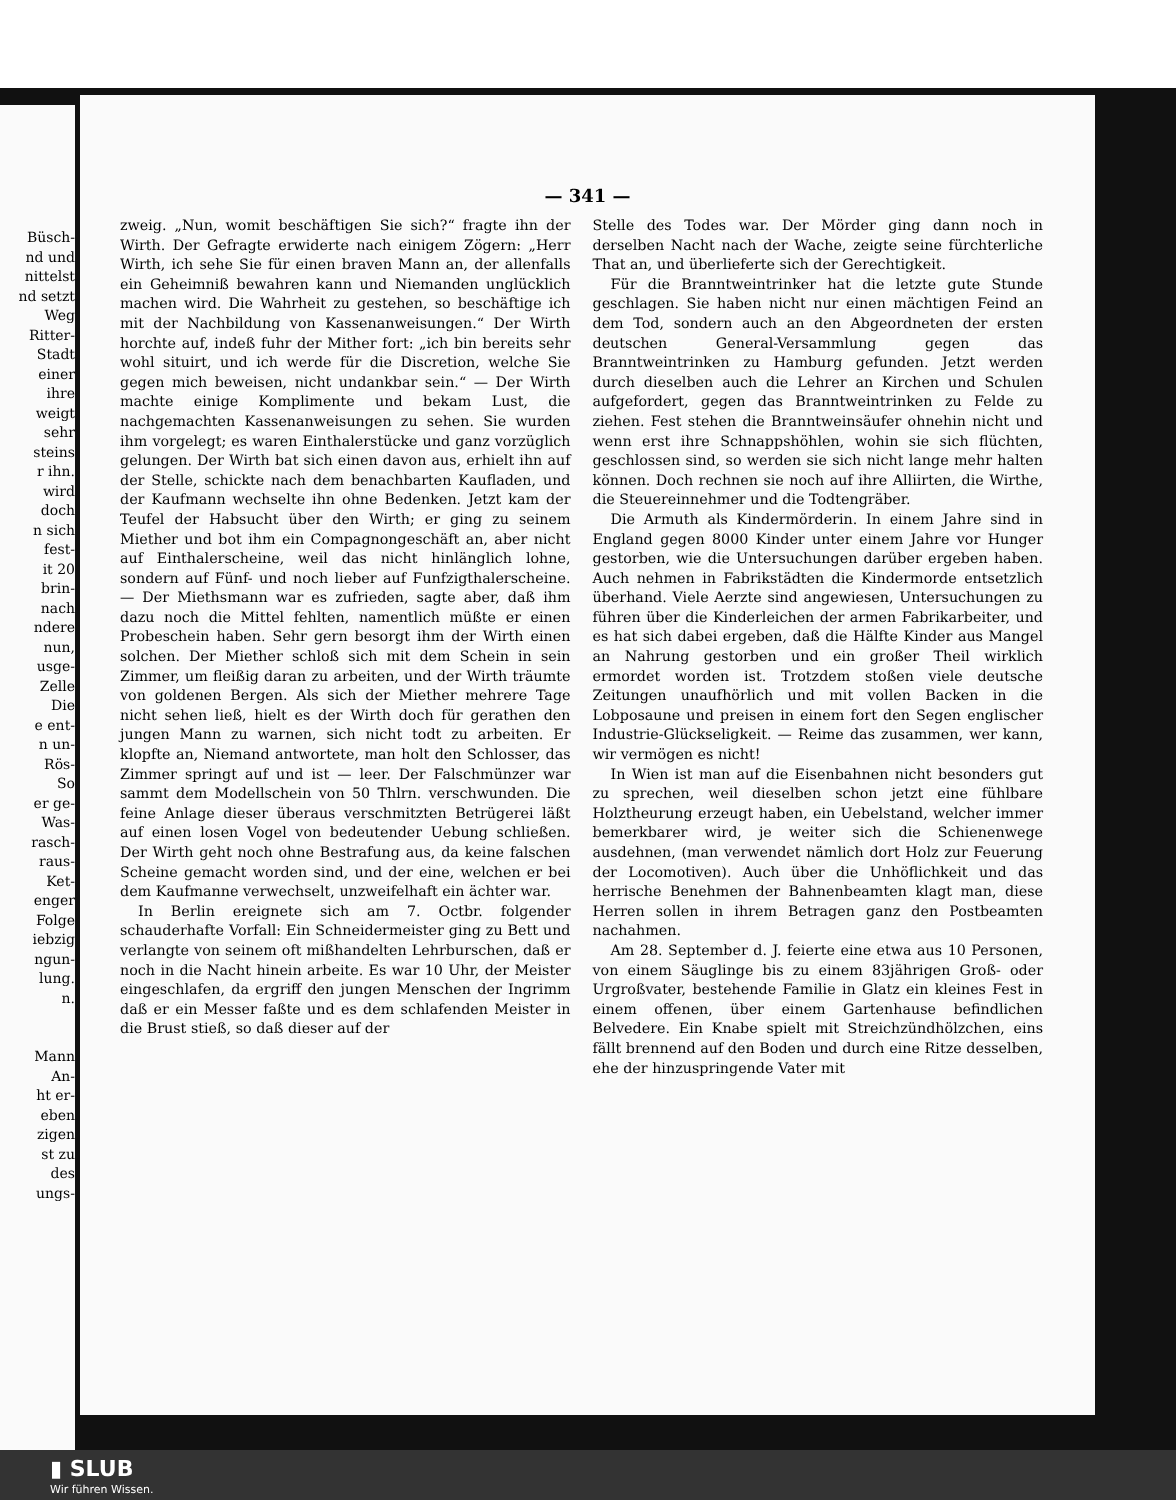Büsch-
nd und
nittelst
nd setzt
Weg
Ritter-
Stadt
einer
ihre
weigt
sehr
steins
r ihn.
wird
doch
n sich
fest-
it 20
brin-
nach
ndere
nun,
usge-
Zelle
Die
e ent-
n un-
Rös-
So
er ge-
Was-
rasch-
raus-
Ket-
enger
Folge
iebzig
ngun-
lung.
n.
Mann
An-
ht er-
eben
zigen
st zu
des
ungs-
— 341 —
zweig. „Nun, womit beschäftigen Sie sich?“ fragte ihn der Wirth. Der Gefragte erwiderte nach einigem Zögern: „Herr Wirth, ich sehe Sie für einen braven Mann an, der allenfalls ein Geheimniß bewahren kann und Niemanden unglücklich machen wird. Die Wahrheit zu gestehen, so beschäftige ich mit der Nachbildung von Kassenanweisungen.“ Der Wirth horchte auf, indeß fuhr der Mither fort: „ich bin bereits sehr wohl situirt, und ich werde für die Discretion, welche Sie gegen mich beweisen, nicht undankbar sein.“ — Der Wirth machte einige Komplimente und bekam Lust, die nachgemachten Kassenanweisungen zu sehen. Sie wurden ihm vorgelegt; es waren Einthalerstücke und ganz vorzüglich gelungen. Der Wirth bat sich einen davon aus, erhielt ihn auf der Stelle, schickte nach dem benachbarten Kaufladen, und der Kaufmann wechselte ihn ohne Bedenken. Jetzt kam der Teufel der Habsucht über den Wirth; er ging zu seinem Miether und bot ihm ein Compagnongeschäft an, aber nicht auf Einthalerscheine, weil das nicht hinlänglich lohne, sondern auf Fünf- und noch lieber auf Funfzigthalerscheine. — Der Miethsmann war es zufrieden, sagte aber, daß ihm dazu noch die Mittel fehlten, namentlich müßte er einen Probeschein haben. Sehr gern besorgt ihm der Wirth einen solchen. Der Miether schloß sich mit dem Schein in sein Zimmer, um fleißig daran zu arbeiten, und der Wirth träumte von goldenen Bergen. Als sich der Miether mehrere Tage nicht sehen ließ, hielt es der Wirth doch für gerathen den jungen Mann zu warnen, sich nicht todt zu arbeiten. Er klopfte an, Niemand antwortete, man holt den Schlosser, das Zimmer springt auf und ist — leer. Der Falschmünzer war sammt dem Modellschein von 50 Thlrn. verschwunden. Die feine Anlage dieser überaus verschmitzten Betrügerei läßt auf einen losen Vogel von bedeutender Uebung schließen. Der Wirth geht noch ohne Bestrafung aus, da keine falschen Scheine gemacht worden sind, und der eine, welchen er bei dem Kaufmanne verwechselt, unzweifelhaft ein ächter war.
In Berlin ereignete sich am 7. Octbr. folgender schauderhafte Vorfall: Ein Schneidermeister ging zu Bett und verlangte von seinem oft mißhandelten Lehrburschen, daß er noch in die Nacht hinein arbeite. Es war 10 Uhr, der Meister eingeschlafen, da ergriff den jungen Menschen der Ingrimm daß er ein Messer faßte und es dem schlafenden Meister in die Brust stieß, so daß dieser auf der
Stelle des Todes war. Der Mörder ging dann noch in derselben Nacht nach der Wache, zeigte seine fürchterliche That an, und überlieferte sich der Gerechtigkeit.
Für die Branntweintrinker hat die letzte gute Stunde geschlagen. Sie haben nicht nur einen mächtigen Feind an dem Tod, sondern auch an den Abgeordneten der ersten deutschen General-Versammlung gegen das Branntweintrinken zu Hamburg gefunden. Jetzt werden durch dieselben auch die Lehrer an Kirchen und Schulen aufgefordert, gegen das Branntweintrinken zu Felde zu ziehen. Fest stehen die Branntweinsäufer ohnehin nicht und wenn erst ihre Schnappshöhlen, wohin sie sich flüchten, geschlossen sind, so werden sie sich nicht lange mehr halten können. Doch rechnen sie noch auf ihre Alliirten, die Wirthe, die Steuereinnehmer und die Todtengräber.
Die Armuth als Kindermörderin. In einem Jahre sind in England gegen 8000 Kinder unter einem Jahre vor Hunger gestorben, wie die Untersuchungen darüber ergeben haben. Auch nehmen in Fabrikstädten die Kindermorde entsetzlich überhand. Viele Aerzte sind angewiesen, Untersuchungen zu führen über die Kinderleichen der armen Fabrikarbeiter, und es hat sich dabei ergeben, daß die Hälfte Kinder aus Mangel an Nahrung gestorben und ein großer Theil wirklich ermordet worden ist. Trotzdem stoßen viele deutsche Zeitungen unaufhörlich und mit vollen Backen in die Lobposaune und preisen in einem fort den Segen englischer Industrie-Glückseligkeit. — Reime das zusammen, wer kann, wir vermögen es nicht!
In Wien ist man auf die Eisenbahnen nicht besonders gut zu sprechen, weil dieselben schon jetzt eine fühlbare Holztheurung erzeugt haben, ein Uebelstand, welcher immer bemerkbarer wird, je weiter sich die Schienenwege ausdehnen, (man verwendet nämlich dort Holz zur Feuerung der Locomotiven). Auch über die Unhöflichkeit und das herrische Benehmen der Bahnenbeamten klagt man, diese Herren sollen in ihrem Betragen ganz den Postbeamten nachahmen.
Am 28. September d. J. feierte eine etwa aus 10 Personen, von einem Säuglinge bis zu einem 83jährigen Groß- oder Urgroßvater, bestehende Familie in Glatz ein kleines Fest in einem offenen, über einem Gartenhause befindlichen Belvedere. Ein Knabe spielt mit Streichzündhölzchen, eins fällt brennend auf den Boden und durch eine Ritze desselben, ehe der hinzuspringende Vater mit
▮ SLUB
Wir führen Wissen.